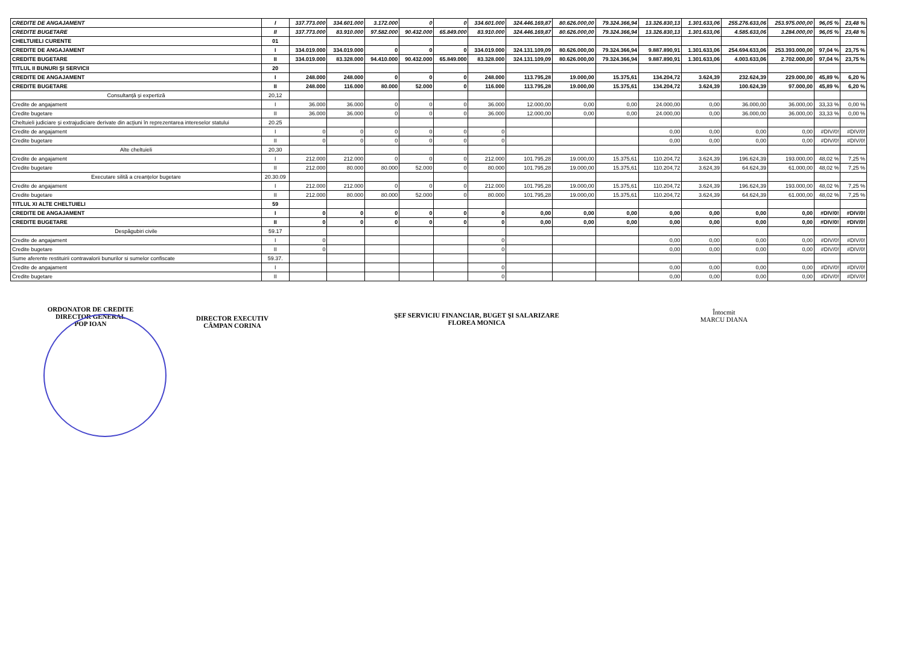| CREDITE DE ANGAJAMENT | I | 337.773.000 | 334.601.000 | 3.172.000 | 0 | 0 | 334.601.000 | 324.446.169,87 | 80.626.000,00 | 79.324.366,94 | 13.326.830,13 | 1.301.633,06 | 255.276.633,06 | 253.975.000,00 | 96,05 % | 23,48 % |
| CREDITE BUGETARE | II | 337.773.000 | 83.910.000 | 97.582.000 | 90.432.000 | 65.849.000 | 83.910.000 | 324.446.169,87 | 80.626.000,00 | 79.324.366,94 | 13.326.830,13 | 1.301.633,06 | 4.585.633,06 | 3.284.000,00 | 96,05 % | 23,48 % |
| CHELTUIELI CURENTE | 01 | | | | | | | | | | | | | | | |
| CREDITE DE ANGAJAMENT | I | 334.019.000 | 334.019.000 | 0 | 0 | 0 | 334.019.000 | 324.131.109,09 | 80.626.000,00 | 79.324.366,94 | 9.887.890,91 | 1.301.633,06 | 254.694.633,06 | 253.393.000,00 | 97,04 % | 23,75 % |
| CREDITE BUGETARE | II | 334.019.000 | 83.328.000 | 94.410.000 | 90.432.000 | 65.849.000 | 83.328.000 | 324.131.109,09 | 80.626.000,00 | 79.324.366,94 | 9.887.890,91 | 1.301.633,06 | 4.003.633,06 | 2.702.000,00 | 97,04 % | 23,75 % |
| TITLUL II BUNURI ŞI SERVICII | 20 | | | | | | | | | | | | | | | |
| CREDITE DE ANGAJAMENT | I | 248.000 | 248.000 | 0 | 0 | 0 | 248.000 | 113.795,28 | 19.000,00 | 15.375,61 | 134.204,72 | 3.624,39 | 232.624,39 | 229.000,00 | 45,89 % | 6,20 % |
| CREDITE BUGETARE | II | 248.000 | 116.000 | 80.000 | 52.000 | 0 | 116.000 | 113.795,28 | 19.000,00 | 15.375,61 | 134.204,72 | 3.624,39 | 100.624,39 | 97.000,00 | 45,89 % | 6,20 % |
| Consultanţă şi expertiză | 20,12 | | | | | | | | | | | | | | | |
| Credite de angajament | I | 36.000 | 36.000 | 0 | 0 | 0 | 36.000 | 12.000,00 | 0,00 | 0,00 | 24.000,00 | 0,00 | 36.000,00 | 36.000,00 | 33,33 % | 0,00 % |
| Credite bugetare | II | 36.000 | 36.000 | 0 | 0 | 0 | 36.000 | 12.000,00 | 0,00 | 0,00 | 24.000,00 | 0,00 | 36.000,00 | 36.000,00 | 33,33 % | 0,00 % |
| Cheltuieli judiciare şi extrajudiciare derivate din acţiuni în reprezentarea intereselor statului | 20.25 | | | | | | | | | | | | | | | |
| Credite de angajament | I | 0 | 0 | 0 | 0 | 0 | 0 | | | | 0,00 | 0,00 | 0,00 | 0,00 | #DIV/0! | #DIV/0! |
| Credite bugetare | II | 0 | 0 | 0 | 0 | 0 | 0 | | | | 0,00 | 0,00 | 0,00 | 0,00 | #DIV/0! | #DIV/0! |
| Alte cheltuieli | 20,30 | | | | | | | | | | | | | | | |
| Credite de angajament | I | 212.000 | 212.000 | 0 | 0 | 0 | 212.000 | 101.795,28 | 19.000,00 | 15.375,61 | 110.204,72 | 3.624,39 | 196.624,39 | 193.000,00 | 48,02 % | 7,25 % |
| Credite bugetare | II | 212.000 | 80.000 | 80.000 | 52.000 | 0 | 80.000 | 101.795,28 | 19.000,00 | 15.375,61 | 110.204,72 | 3.624,39 | 64.624,39 | 61.000,00 | 48,02 % | 7,25 % |
| Executare silită a creanţelor bugetare | 20.30.09 | | | | | | | | | | | | | | | |
| Credite de angajament | I | 212.000 | 212.000 | 0 | 0 | 0 | 212.000 | 101.795,28 | 19.000,00 | 15.375,61 | 110.204,72 | 3.624,39 | 196.624,39 | 193.000,00 | 48,02 % | 7,25 % |
| Credite bugetare | II | 212.000 | 80.000 | 80.000 | 52.000 | 0 | 80.000 | 101.795,28 | 19.000,00 | 15.375,61 | 110.204,72 | 3.624,39 | 64.624,39 | 61.000,00 | 48,02 % | 7,25 % |
| TITLUL XI ALTE CHELTUIELI | 59 | | | | | | | | | | | | | | | |
| CREDITE DE ANGAJAMENT | I | 0 | 0 | 0 | 0 | 0 | 0 | 0,00 | 0,00 | 0,00 | 0,00 | 0,00 | 0,00 | 0,00 | #DIV/0! | #DIV/0! |
| CREDITE BUGETARE | II | 0 | 0 | 0 | 0 | 0 | 0 | 0,00 | 0,00 | 0,00 | 0,00 | 0,00 | 0,00 | 0,00 | #DIV/0! | #DIV/0! |
| Despăgubiri civile | 59.17 | | | | | | | | | | | | | | | |
| Credite de angajament | I | 0 | | | | | 0 | | | | 0,00 | 0,00 | 0,00 | 0,00 | #DIV/0! | #DIV/0! |
| Credite bugetare | II | 0 | | | | | 0 | | | | 0,00 | 0,00 | 0,00 | 0,00 | #DIV/0! | #DIV/0! |
| Sume aferente restituirii contravalorii bunurilor si sumelor confiscate | 59.37. | | | | | | | | | | | | | | | |
| Credite de angajament | I | | | | | | 0 | | | | 0,00 | 0,00 | 0,00 | 0,00 | #DIV/0! | #DIV/0! |
| Credite bugetare | II | | | | | | 0 | | | | 0,00 | 0,00 | 0,00 | 0,00 | #DIV/0! | #DIV/0! |
ORDONATOR DE CREDITE
DIRECTOR GENERAL
POP IOAN
DIRECTOR EXECUTIV
CÂMPAN CORINA
ŞEF SERVICIU FINANCIAR, BUGET ŞI SALARIZARE
FLOREA MONICA
Întocmit
MARCU DIANA